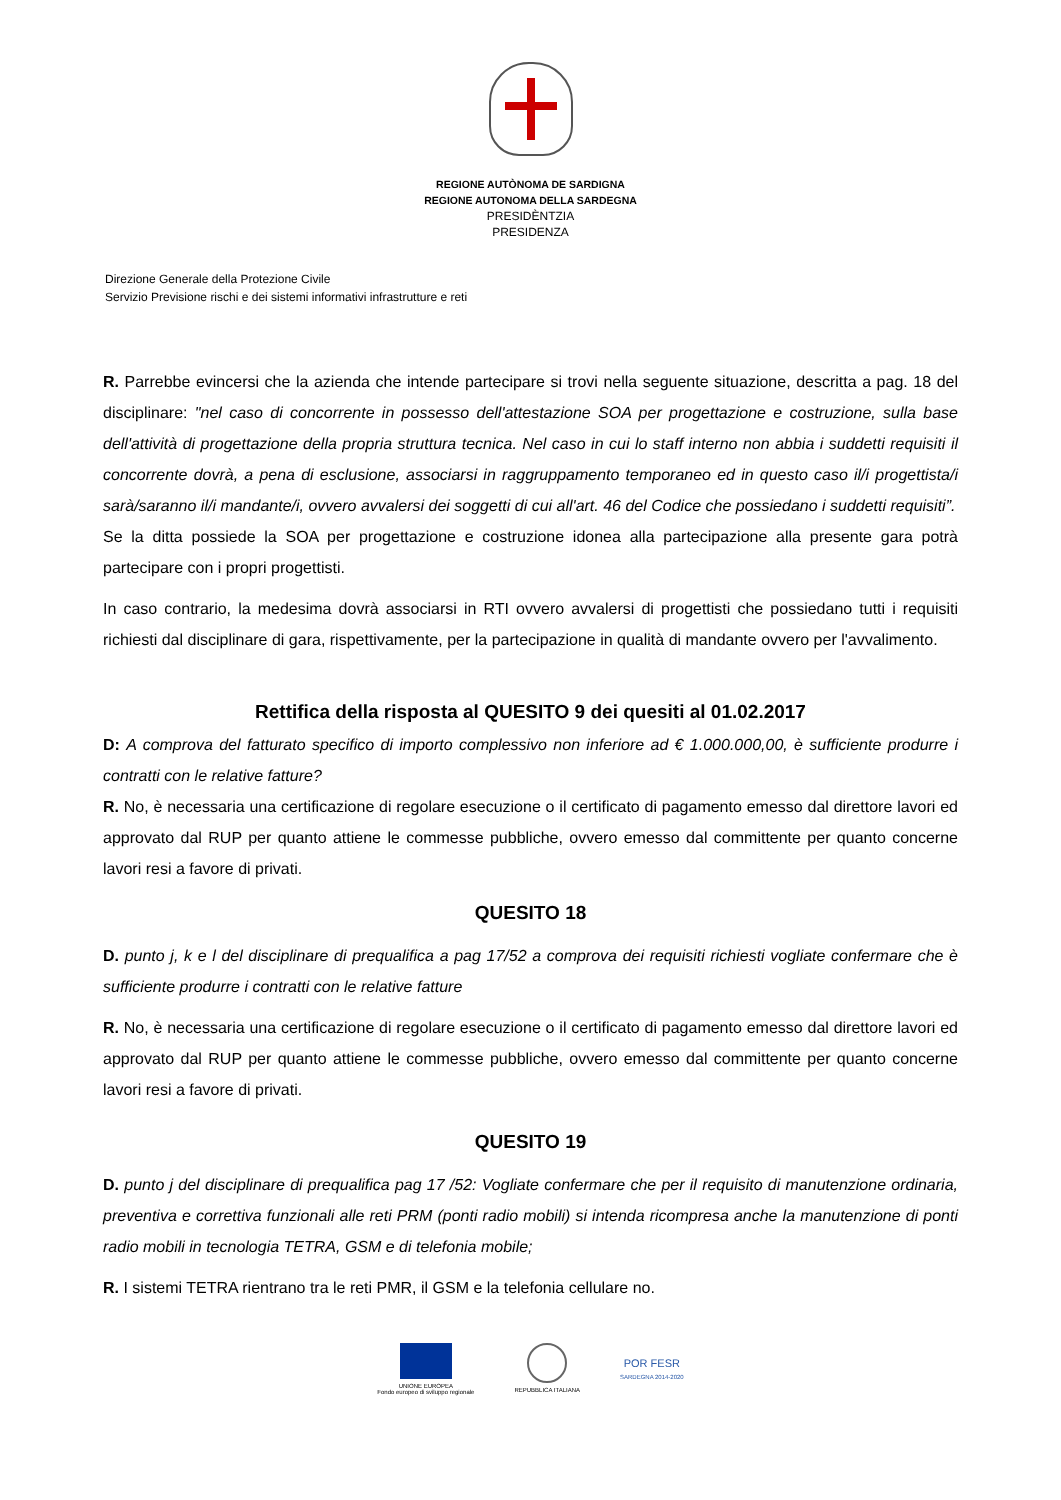REGIONE AUTÒNOMA DE SARDIGNA
REGIONE AUTONOMA DELLA SARDEGNA
PRESIDÈNTZIA
PRESIDENZA
Direzione Generale della Protezione Civile
Servizio Previsione rischi e dei sistemi informativi infrastrutture e reti
R. Parrebbe evincersi che la azienda che intende partecipare si trovi nella seguente situazione, descritta a pag. 18 del disciplinare: "nel caso di concorrente in possesso dell'attestazione SOA per progettazione e costruzione, sulla base dell'attività di progettazione della propria struttura tecnica. Nel caso in cui lo staff interno non abbia i suddetti requisiti il concorrente dovrà, a pena di esclusione, associarsi in raggruppamento temporaneo ed in questo caso il/i progettista/i sarà/saranno il/i mandante/i, ovvero avvalersi dei soggetti di cui all'art. 46 del Codice che possiedano i suddetti requisiti”.
Se la ditta possiede la SOA per progettazione e costruzione idonea alla partecipazione alla presente gara potrà partecipare con i propri progettisti.
In caso contrario, la medesima dovrà associarsi in RTI ovvero avvalersi di progettisti che possiedano tutti i requisiti richiesti dal disciplinare di gara, rispettivamente, per la partecipazione in qualità di mandante ovvero per l'avvalimento.
Rettifica della risposta al QUESITO 9 dei quesiti al 01.02.2017
D: A comprova del fatturato specifico di importo complessivo non inferiore ad € 1.000.000,00, è sufficiente produrre i contratti con le relative fatture?
R. No, è necessaria una certificazione di regolare esecuzione o il certificato di pagamento emesso dal direttore lavori ed approvato dal RUP per quanto attiene le commesse pubbliche, ovvero emesso dal committente per quanto concerne lavori resi a favore di privati.
QUESITO 18
D. punto j, k e l del disciplinare di prequalifica a pag 17/52 a comprova dei requisiti richiesti vogliate confermare che è sufficiente produrre i contratti con le relative fatture
R. No, è necessaria una certificazione di regolare esecuzione o il certificato di pagamento emesso dal direttore lavori ed approvato dal RUP per quanto attiene le commesse pubbliche, ovvero emesso dal committente per quanto concerne lavori resi a favore di privati.
QUESITO 19
D. punto j del disciplinare di prequalifica pag 17 /52: Vogliate confermare che per il requisito di manutenzione ordinaria, preventiva e correttiva funzionali alle reti PRM (ponti radio mobili) si intenda ricompresa anche la manutenzione di ponti radio mobili in tecnologia TETRA, GSM e di telefonia mobile;
R. I sistemi TETRA rientrano tra le reti PMR, il GSM e la telefonia cellulare no.
UNIONE EUROPEA
Fondo europeo di sviluppo regionale
REPUBBLICA ITALIANA
POR FESR
SARDEGNA 2014-2020